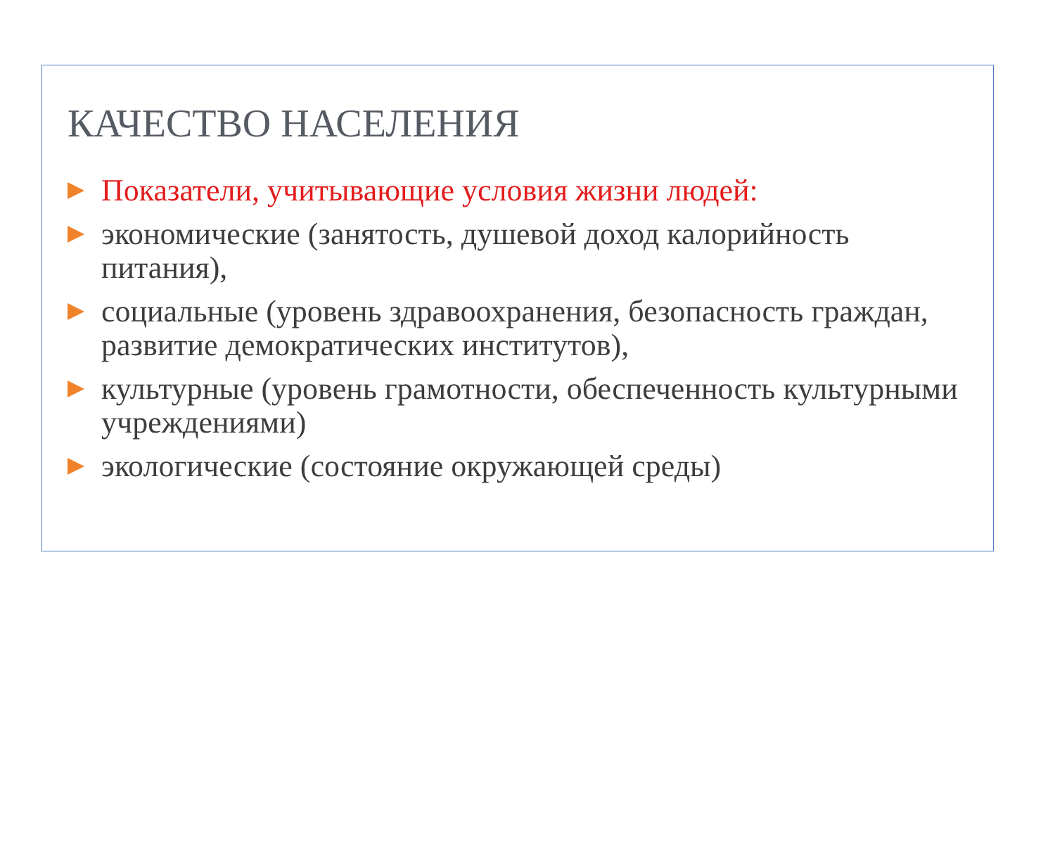КАЧЕСТВО НАСЕЛЕНИЯ
Показатели, учитывающие условия жизни людей:
экономические (занятость, душевой доход калорийность питания),
социальные (уровень здравоохранения, безопасность граждан, развитие демократических институтов),
культурные (уровень грамотности, обеспеченность культурными учреждениями)
экологические (состояние окружающей среды)